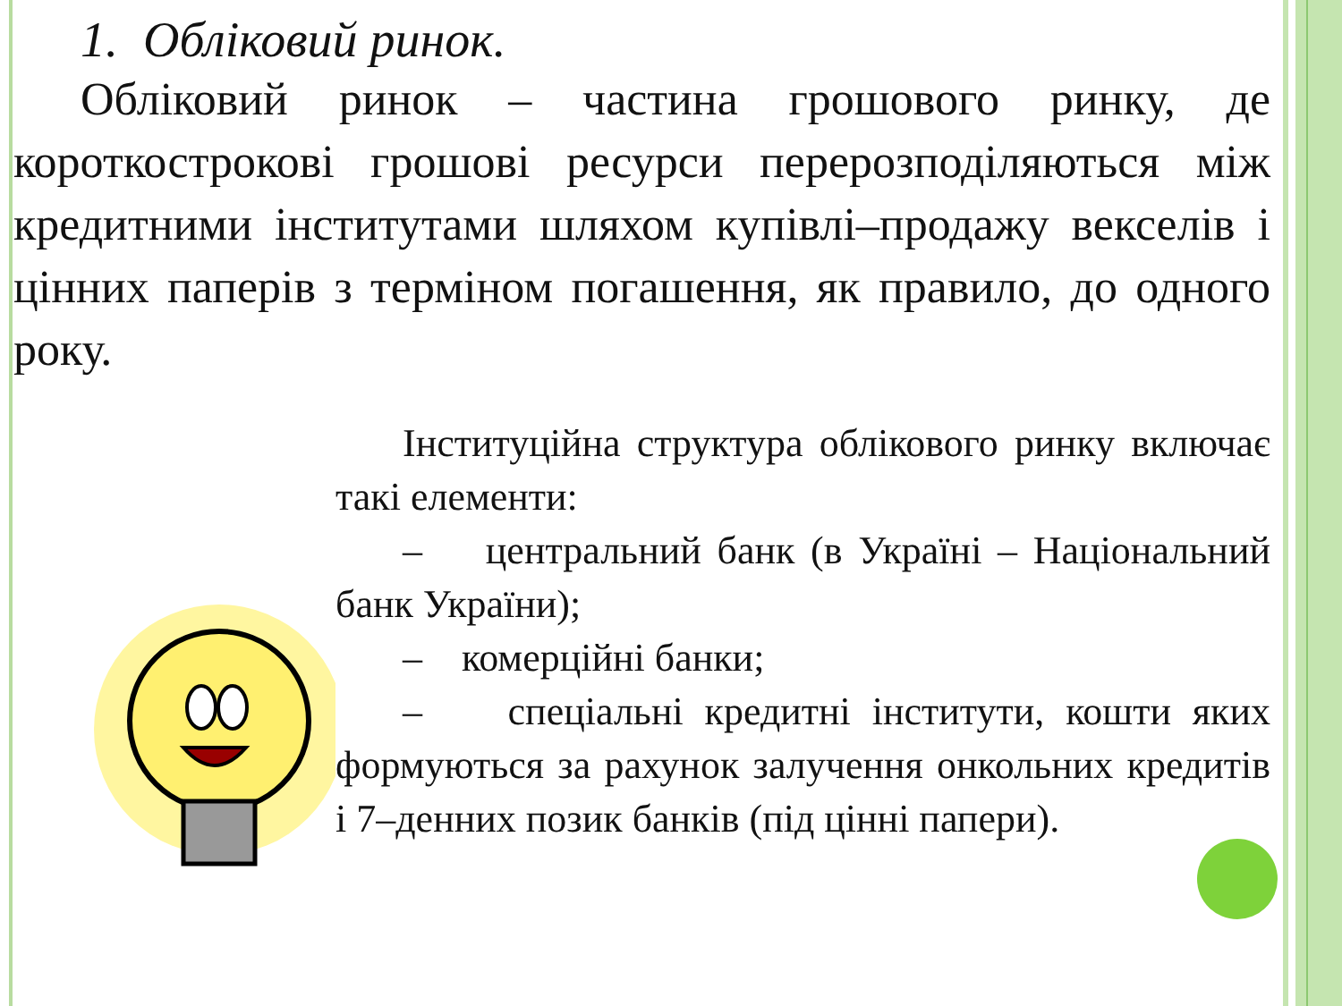1. Обліковий ринок.
Обліковий ринок – частина грошового ринку, де короткострокові грошові ресурси перерозподіляються між кредитними інститутами шляхом купівлі–продажу векселів і цінних паперів з терміном погашення, як правило, до одного року.
Інституційна структура облікового ринку включає такі елементи:
– центральний банк (в Україні – Національний банк України);
– комерційні банки;
– спеціальні кредитні інститути, кошти яких формуються за рахунок залучення онкольних кредитів і 7–денних позик банків (під цінні папери).